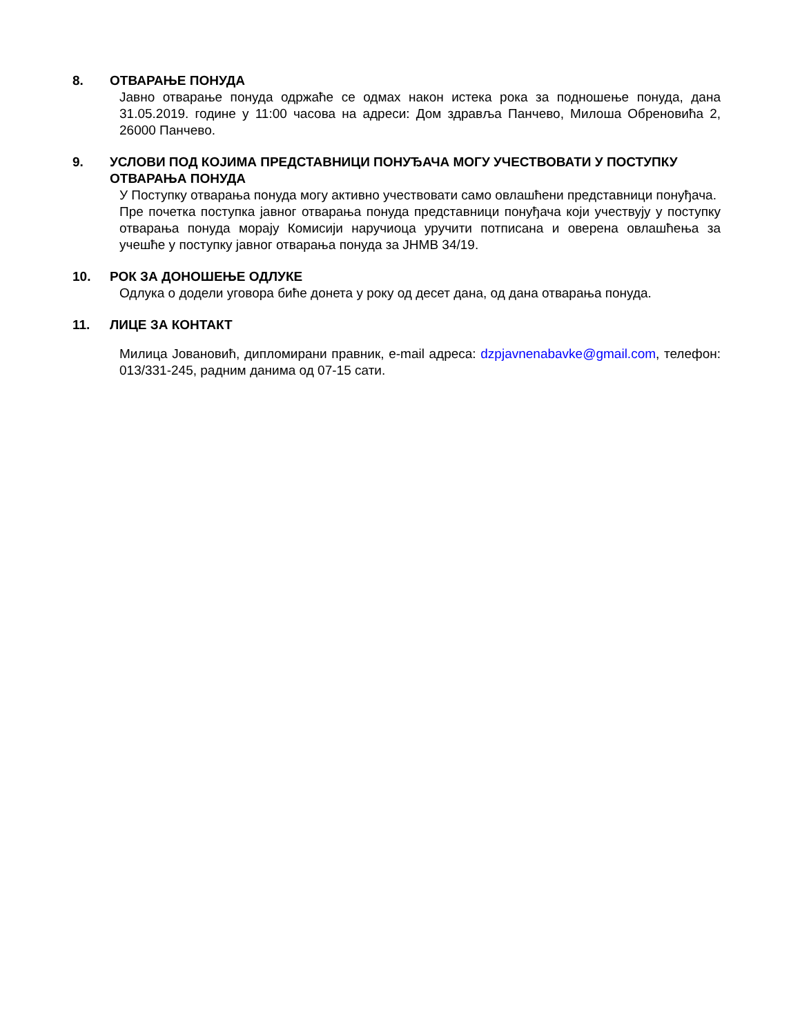8. ОТВАРАЊЕ ПОНУДА
Јавно отварање понуда одржаће се одмах након истека рока за подношење понуда, дана 31.05.2019. године у 11:00 часова на адреси: Дом здравља Панчево, Милоша Обреновића 2, 26000 Панчево.
9. УСЛОВИ ПОД КОЈИМА ПРЕДСТАВНИЦИ ПОНУЂАЧА МОГУ УЧЕСТВОВАТИ У ПОСТУПКУ ОТВАРАЊА ПОНУДА
У Поступку отварања понуда могу активно учествовати само овлашћени представници понуђача.
Пре почетка поступка јавног отварања понуда представници понуђача који учествују у поступку отварања понуда морају Комисији наручиоца уручити потписана и оверена овлашћења за учешће у поступку јавног отварања понуда за ЈНМВ 34/19.
10. РОК ЗА ДОНОШЕЊЕ ОДЛУКЕ
Одлука о додели уговора биће донета у року од десет дана, од дана отварања понуда.
11. ЛИЦЕ ЗА КОНТАКТ
Милица Јовановић, дипломирани правник, e-mail адреса: dzpjavnenabavke@gmail.com, телефон: 013/331-245, радним данима од 07-15 сати.